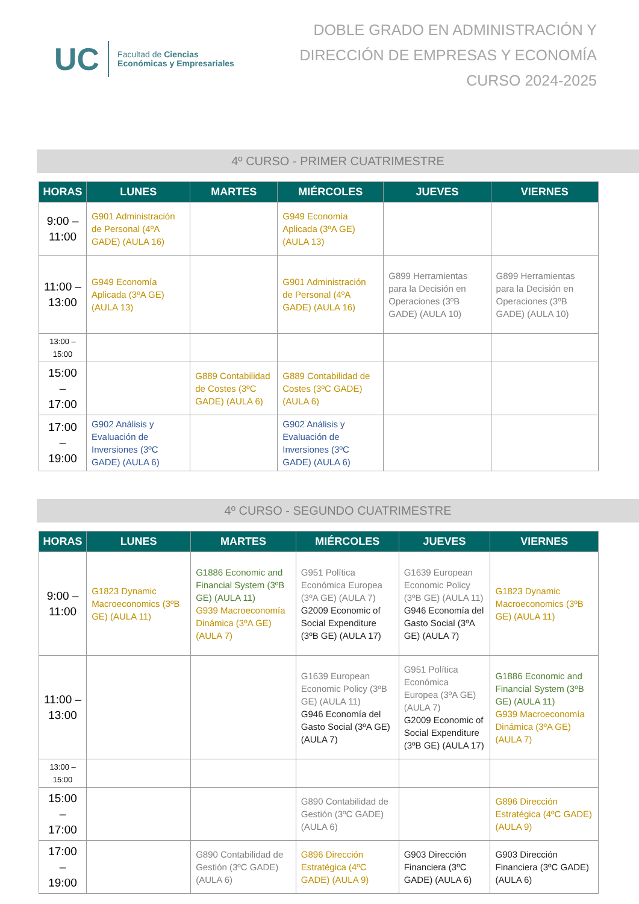UC
Facultad de Ciencias
Económicas y Empresariales
DOBLE GRADO EN ADMINISTRACIÓN Y
DIRECCIÓN DE EMPRESAS Y ECONOMÍA
CURSO 2024-2025
4º CURSO - PRIMER CUATRIMESTRE
| HORAS | LUNES | MARTES | MIÉRCOLES | JUEVES | VIERNES |
| --- | --- | --- | --- | --- | --- |
| 9:00 – 11:00 | G901 Administración de Personal (4ºA GADE) (AULA 16) | | G949 Economía Aplicada (3ºA GE) (AULA 13) | | |
| 11:00 – 13:00 | G949 Economía Aplicada (3ºA GE) (AULA 13) | | G901 Administración de Personal (4ºA GADE) (AULA 16) | G899 Herramientas para la Decisión en Operaciones (3ºB GADE) (AULA 10) | G899 Herramientas para la Decisión en Operaciones (3ºB GADE) (AULA 10) |
| 13:00 – 15:00 | | | | | |
| 15:00 – 17:00 | | G889 Contabilidad de Costes (3ºC GADE) (AULA 6) | G889 Contabilidad de Costes (3ºC GADE) (AULA 6) | | |
| 17:00 – 19:00 | G902 Análisis y Evaluación de Inversiones (3ºC GADE) (AULA 6) | | G902 Análisis y Evaluación de Inversiones (3ºC GADE) (AULA 6) | | |
4º CURSO - SEGUNDO CUATRIMESTRE
| HORAS | LUNES | MARTES | MIÉRCOLES | JUEVES | VIERNES |
| --- | --- | --- | --- | --- | --- |
| 9:00 – 11:00 | G1823 Dynamic Macroeconomics (3ºB GE) (AULA 11) | G1886 Economic and Financial System (3ºB GE) (AULA 11) G939 Macroeconomía Dinámica (3ºA GE) (AULA 7) | G951 Política Económica Europea (3ºA GE) (AULA 7) G2009 Economic of Social Expenditure (3ºB GE) (AULA 17) | G1639 European Economic Policy (3ºB GE) (AULA 11) G946 Economía del Gasto Social (3ºA GE) (AULA 7) | G1823 Dynamic Macroeconomics (3ºB GE) (AULA 11) |
| 11:00 – 13:00 | | | G1639 European Economic Policy (3ºB GE) (AULA 11) G946 Economía del Gasto Social (3ºA GE) (AULA 7) | G951 Política Económica Europea (3ºA GE) (AULA 7) G2009 Economic of Social Expenditure (3ºB GE) (AULA 17) | G1886 Economic and Financial System (3ºB GE) (AULA 11) G939 Macroeconomía Dinámica (3ºA GE) (AULA 7) |
| 13:00 – 15:00 | | | | | |
| 15:00 – 17:00 | | | G890 Contabilidad de Gestión (3ºC GADE) (AULA 6) | | G896 Dirección Estratégica (4ºC GADE) (AULA 9) |
| 17:00 – 19:00 | | G890 Contabilidad de Gestión (3ºC GADE) (AULA 6) | G896 Dirección Estratégica (4ºC GADE) (AULA 9) | G903 Dirección Financiera (3ºC GADE) (AULA 6) | G903 Dirección Financiera (3ºC GADE) (AULA 6) |